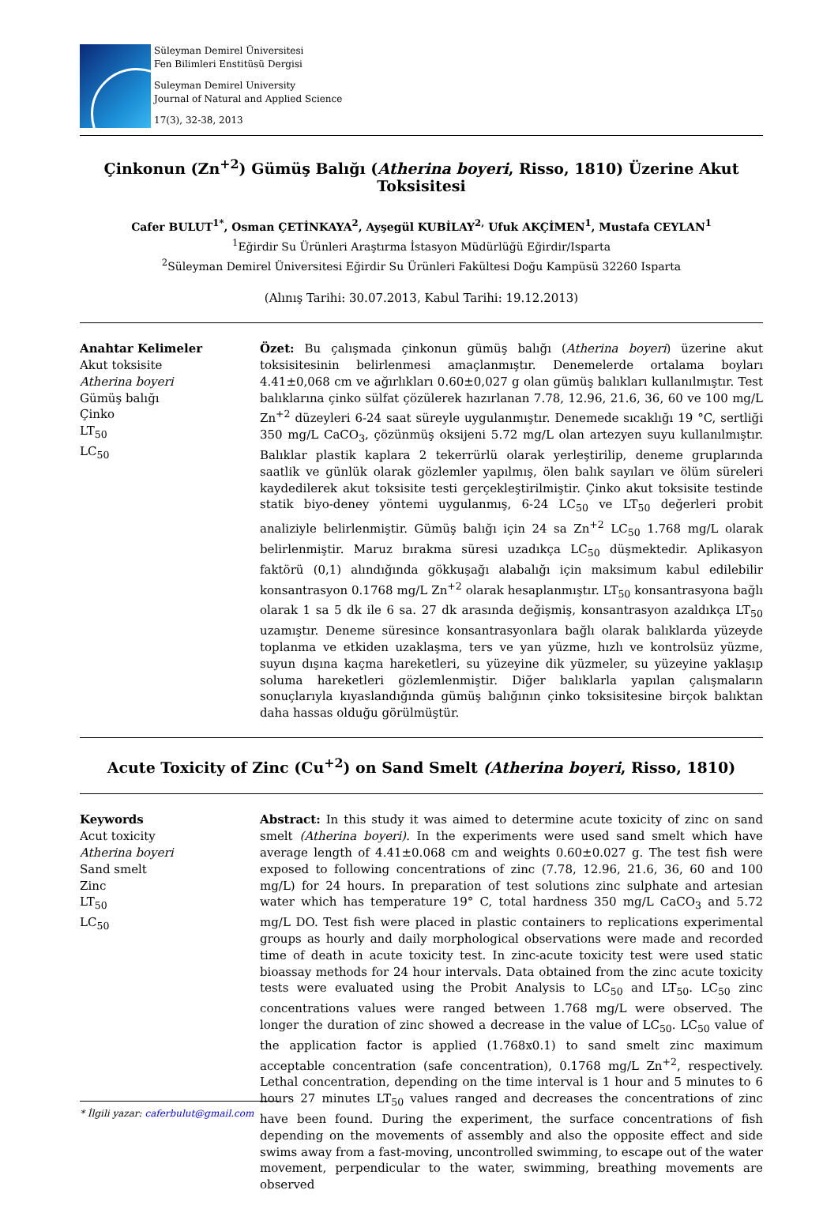Süleyman Demirel Üniversitesi
Fen Bilimleri Enstitüsü Dergisi
Suleyman Demirel University
Journal of Natural and Applied Science
17(3), 32-38, 2013
Çinkonun (Zn<sup>+2</sup>) Gümüş Balığı (Atherina boyeri, Risso, 1810) Üzerine Akut Toksisitesi
Cafer BULUT<sup>1*</sup>, Osman ÇETİNKAYA<sup>2</sup>, Ayşegül KUBİLAY<sup>2,</sup> Ufuk AKÇİMEN<sup>1</sup>, Mustafa CEYLAN<sup>1</sup>
<sup>1</sup> Eğirdir Su Ürünleri Araştırma İstasyon Müdürlüğü Eğirdir/Isparta
<sup>2</sup> Süleyman Demirel Üniversitesi Eğirdir Su Ürünleri Fakültesi Doğu Kampüsü 32260 Isparta
(Alınış Tarihi: 30.07.2013, Kabul Tarihi: 19.12.2013)
Anahtar Kelimeler
Akut toksisite
Atherina boyeri
Gümüş balığı
Çinko
LT<sub>50</sub>
LC<sub>50</sub>
Özet: Bu çalışmada çinkonun gümüş balığı (Atherina boyeri) üzerine akut toksisitesinin belirlenmesi amaçlanmıştır. Denemelerde ortalama boyları 4.41±0,068 cm ve ağırlıkları 0.60±0,027 g olan gümüş balıkları kullanılmıştır. Test balıklarına çinko sülfat çözülerek hazırlanan 7.78, 12.96, 21.6, 36, 60 ve 100 mg/L Zn<sup>+2</sup> düzeyleri 6-24 saat süreyle uygulanmıştır. Denemede sıcaklığı 19 °C, sertliği 350 mg/L CaCO<sub>3</sub>, çözünmüş oksijeni 5.72 mg/L olan artezyen suyu kullanılmıştır. Balıklar plastik kaplara 2 tekerrürlü olarak yerleştirilip, deneme gruplarında saatlik ve günlük olarak gözlemler yapılmış, ölen balık sayıları ve ölüm süreleri kaydedilerek akut toksisite testi gerçekleştirilmiştir. Çinko akut toksisite testinde statik biyo-deney yöntemi uygulanmış, 6-24 LC<sub>50</sub> ve LT<sub>50</sub> değerleri probit analiziyle belirlenmiştir. Gümüş balığı için 24 sa Zn<sup>+2</sup> LC<sub>50</sub> 1.768 mg/L olarak belirlenmiştir. Maruz bırakma süresi uzadıkça LC<sub>50</sub> düşmektedir. Aplikasyon faktörü (0,1) alındığında gökkuşağı alabalığı için maksimum kabul edilebilir konsantrasyon 0.1768 mg/L Zn<sup>+2</sup> olarak hesaplanmıştır. LT<sub>50</sub> konsantrasyona bağlı olarak 1 sa 5 dk ile 6 sa. 27 dk arasında değişmiş, konsantrasyon azaldıkça LT<sub>50</sub> uzamıştır. Deneme süresince konsantrasyonlara bağlı olarak balıklarda yüzeyde toplanma ve etkiden uzaklaşma, ters ve yan yüzme, hızlı ve kontrolsüz yüzme, suyun dışına kaçma hareketleri, su yüzeyine dik yüzmeler, su yüzeyine yaklaşıp soluma hareketleri gözlemlenmiştir. Diğer balıklarla yapılan çalışmaların sonuçlarıyla kıyaslandığında gümüş balığının çinko toksisitesine birçok balıktan daha hassas olduğu görülmüştür.
Acute Toxicity of Zinc (Cu<sup>+2</sup>) on Sand Smelt (Atherina boyeri, Risso, 1810)
Keywords
Acut toxicity
Atherina boyeri
Sand smelt
Zinc
LT<sub>50</sub>
LC<sub>50</sub>
Abstract: In this study it was aimed to determine acute toxicity of zinc on sand smelt (Atherina boyeri). In the experiments were used sand smelt which have average length of 4.41±0.068 cm and weights 0.60±0.027 g. The test fish were exposed to following concentrations of zinc (7.78, 12.96, 21.6, 36, 60 and 100 mg/L) for 24 hours. In preparation of test solutions zinc sulphate and artesian water which has temperature 19° C, total hardness 350 mg/L CaCO<sub>3</sub> and 5.72 mg/L DO. Test fish were placed in plastic containers to replications experimental groups as hourly and daily morphological observations were made and recorded time of death in acute toxicity test. In zinc-acute toxicity test were used static bioassay methods for 24 hour intervals. Data obtained from the zinc acute toxicity tests were evaluated using the Probit Analysis to LC<sub>50</sub> and LT<sub>50</sub>. LC<sub>50</sub> zinc concentrations values were ranged between 1.768 mg/L were observed. The longer the duration of zinc showed a decrease in the value of LC<sub>50</sub>. LC<sub>50</sub> value of the application factor is applied (1.768x0.1) to sand smelt zinc maximum acceptable concentration (safe concentration), 0.1768 mg/L Zn<sup>+2</sup>, respectively. Lethal concentration, depending on the time interval is 1 hour and 5 minutes to 6 hours 27 minutes LT<sub>50</sub> values ranged and decreases the concentrations of zinc have been found. During the experiment, the surface concentrations of fish depending on the movements of assembly and also the opposite effect and side swims away from a fast-moving, uncontrolled swimming, to escape out of the water movement, perpendicular to the water, swimming, breathing movements are observed
* İlgili yazar: caferbulut@gmail.com